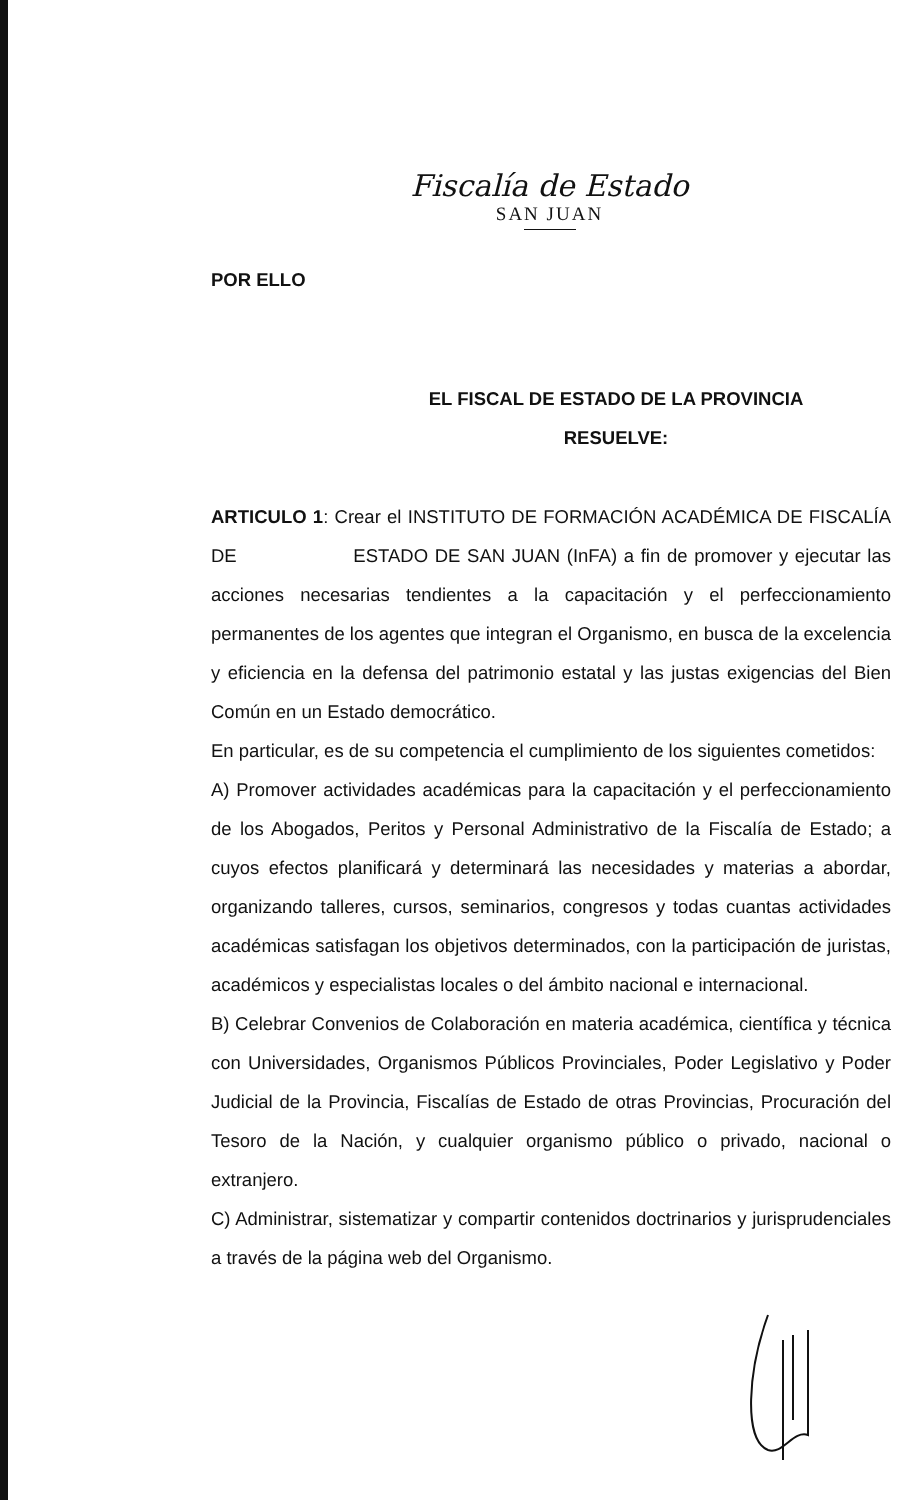Fiscalía de Estado
SAN JUAN
POR ELLO
EL FISCAL DE ESTADO DE LA PROVINCIA
RESUELVE:
ARTICULO 1: Crear el INSTITUTO DE FORMACIÓN ACADÉMICA DE FISCALÍA DE ESTADO DE SAN JUAN (InFA) a fin de promover y ejecutar las acciones necesarias tendientes a la capacitación y el perfeccionamiento permanentes de los agentes que integran el Organismo, en busca de la excelencia y eficiencia en la defensa del patrimonio estatal y las justas exigencias del Bien Común en un Estado democrático.
En particular, es de su competencia el cumplimiento de los siguientes cometidos:
A) Promover actividades académicas para la capacitación y el perfeccionamiento de los Abogados, Peritos y Personal Administrativo de la Fiscalía de Estado; a cuyos efectos planificará y determinará las necesidades y materias a abordar, organizando talleres, cursos, seminarios, congresos y todas cuantas actividades académicas satisfagan los objetivos determinados, con la participación de juristas, académicos y especialistas locales o del ámbito nacional e internacional.
B) Celebrar Convenios de Colaboración en materia académica, científica y técnica con Universidades, Organismos Públicos Provinciales, Poder Legislativo y Poder Judicial de la Provincia, Fiscalías de Estado de otras Provincias, Procuración del Tesoro de la Nación, y cualquier organismo público o privado, nacional o extranjero.
C) Administrar, sistematizar y compartir contenidos doctrinarios y jurisprudenciales a través de la página web del Organismo.